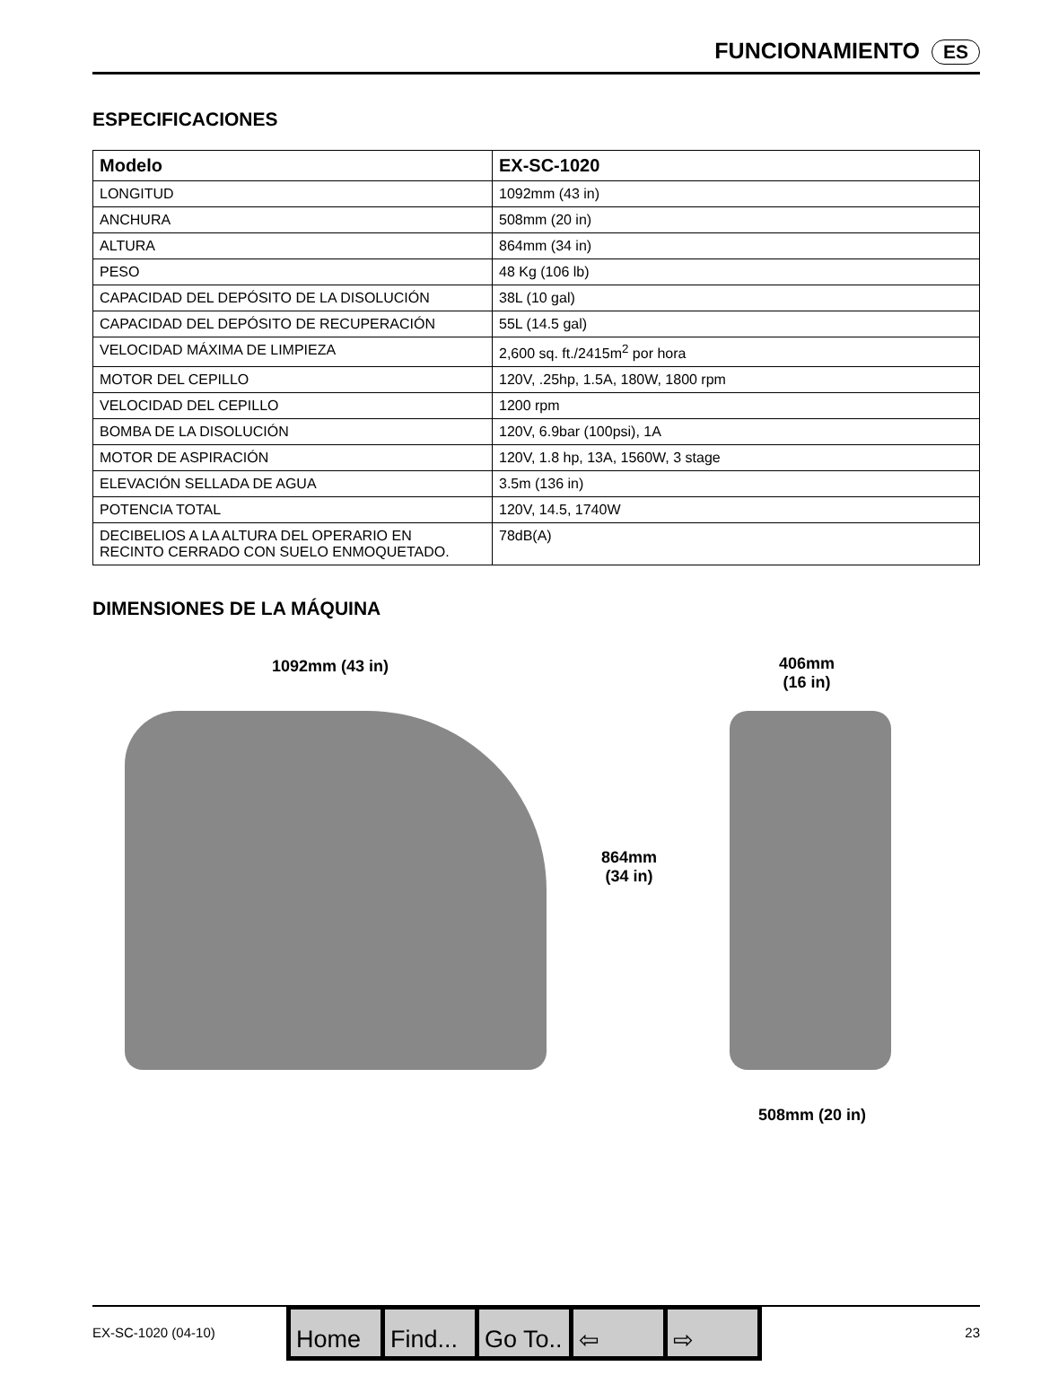FUNCIONAMIENTO ES
ESPECIFICACIONES
| Modelo | EX-SC-1020 |
| --- | --- |
| LONGITUD | 1092mm (43 in) |
| ANCHURA | 508mm (20 in) |
| ALTURA | 864mm (34 in) |
| PESO | 48 Kg (106 lb) |
| CAPACIDAD DEL DEPÓSITO DE LA DISOLUCIÓN | 38L (10 gal) |
| CAPACIDAD DEL DEPÓSITO DE RECUPERACIÓN | 55L (14.5 gal) |
| VELOCIDAD MÁXIMA DE LIMPIEZA | 2,600 sq. ft./2415m<sup>2</sup> por hora |
| MOTOR DEL CEPILLO | 120V, .25hp, 1.5A, 180W, 1800 rpm |
| VELOCIDAD DEL CEPILLO | 1200 rpm |
| BOMBA DE LA DISOLUCIÓN | 120V, 6.9bar (100psi), 1A |
| MOTOR DE ASPIRACIÓN | 120V, 1.8 hp, 13A, 1560W, 3 stage |
| ELEVACIÓN SELLADA DE AGUA | 3.5m (136 in) |
| POTENCIA TOTAL | 120V, 14.5, 1740W |
| DECIBELIOS A LA ALTURA DEL OPERARIO EN RECINTO CERRADO CON SUELO ENMOQUETADO. | 78dB(A) |
DIMENSIONES DE LA MÁQUINA
1092mm (43 in)
406mm
(16 in)
864mm
(34 in)
508mm (20 in)
EX-SC-1020 (04-10) 23 Home Find... Go To.. ⇦ ⇨